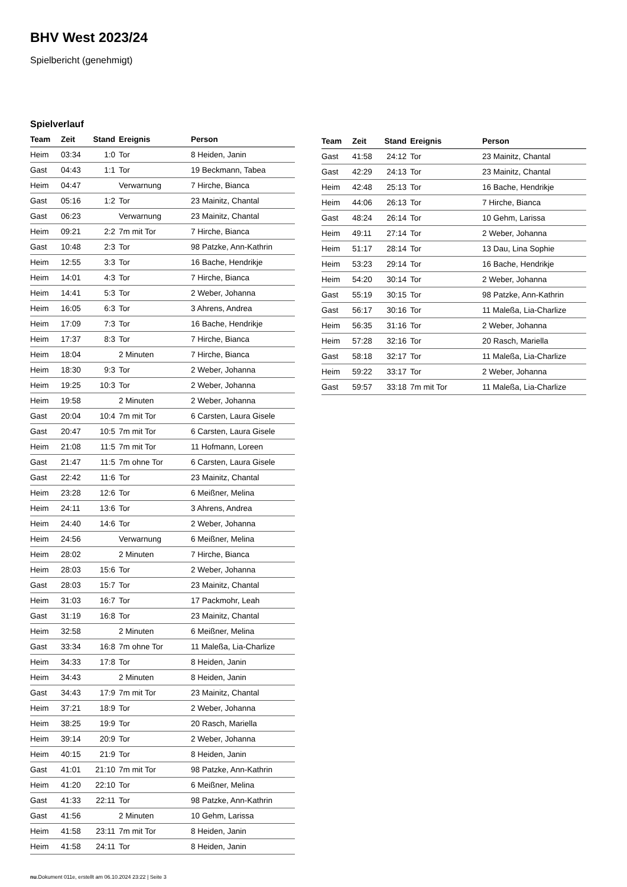BHV West 2023/24
Spielbericht (genehmigt)
Spielverlauf
| Team | Zeit | Stand | Ereignis | Person |
| --- | --- | --- | --- | --- |
| Heim | 03:34 | 1:0 | Tor | 8 Heiden, Janin |
| Gast | 04:43 | 1:1 | Tor | 19 Beckmann, Tabea |
| Heim | 04:47 | | Verwarnung | 7 Hirche, Bianca |
| Gast | 05:16 | 1:2 | Tor | 23 Mainitz, Chantal |
| Gast | 06:23 | | Verwarnung | 23 Mainitz, Chantal |
| Heim | 09:21 | 2:2 | 7m mit Tor | 7 Hirche, Bianca |
| Gast | 10:48 | 2:3 | Tor | 98 Patzke, Ann-Kathrin |
| Heim | 12:55 | 3:3 | Tor | 16 Bache, Hendrikje |
| Heim | 14:01 | 4:3 | Tor | 7 Hirche, Bianca |
| Heim | 14:41 | 5:3 | Tor | 2 Weber, Johanna |
| Heim | 16:05 | 6:3 | Tor | 3 Ahrens, Andrea |
| Heim | 17:09 | 7:3 | Tor | 16 Bache, Hendrikje |
| Heim | 17:37 | 8:3 | Tor | 7 Hirche, Bianca |
| Heim | 18:04 | | 2 Minuten | 7 Hirche, Bianca |
| Heim | 18:30 | 9:3 | Tor | 2 Weber, Johanna |
| Heim | 19:25 | 10:3 | Tor | 2 Weber, Johanna |
| Heim | 19:58 | | 2 Minuten | 2 Weber, Johanna |
| Gast | 20:04 | 10:4 | 7m mit Tor | 6 Carsten, Laura Gisele |
| Gast | 20:47 | 10:5 | 7m mit Tor | 6 Carsten, Laura Gisele |
| Heim | 21:08 | 11:5 | 7m mit Tor | 11 Hofmann, Loreen |
| Gast | 21:47 | 11:5 | 7m ohne Tor | 6 Carsten, Laura Gisele |
| Gast | 22:42 | 11:6 | Tor | 23 Mainitz, Chantal |
| Heim | 23:28 | 12:6 | Tor | 6 Meißner, Melina |
| Heim | 24:11 | 13:6 | Tor | 3 Ahrens, Andrea |
| Heim | 24:40 | 14:6 | Tor | 2 Weber, Johanna |
| Heim | 24:56 | | Verwarnung | 6 Meißner, Melina |
| Heim | 28:02 | | 2 Minuten | 7 Hirche, Bianca |
| Heim | 28:03 | 15:6 | Tor | 2 Weber, Johanna |
| Gast | 28:03 | 15:7 | Tor | 23 Mainitz, Chantal |
| Heim | 31:03 | 16:7 | Tor | 17 Packmohr, Leah |
| Gast | 31:19 | 16:8 | Tor | 23 Mainitz, Chantal |
| Heim | 32:58 | | 2 Minuten | 6 Meißner, Melina |
| Gast | 33:34 | 16:8 | 7m ohne Tor | 11 Maleßa, Lia-Charlize |
| Heim | 34:33 | 17:8 | Tor | 8 Heiden, Janin |
| Heim | 34:43 | | 2 Minuten | 8 Heiden, Janin |
| Gast | 34:43 | 17:9 | 7m mit Tor | 23 Mainitz, Chantal |
| Heim | 37:21 | 18:9 | Tor | 2 Weber, Johanna |
| Heim | 38:25 | 19:9 | Tor | 20 Rasch, Mariella |
| Heim | 39:14 | 20:9 | Tor | 2 Weber, Johanna |
| Heim | 40:15 | 21:9 | Tor | 8 Heiden, Janin |
| Gast | 41:01 | 21:10 | 7m mit Tor | 98 Patzke, Ann-Kathrin |
| Heim | 41:20 | 22:10 | Tor | 6 Meißner, Melina |
| Gast | 41:33 | 22:11 | Tor | 98 Patzke, Ann-Kathrin |
| Gast | 41:56 | | 2 Minuten | 10 Gehm, Larissa |
| Heim | 41:58 | 23:11 | 7m mit Tor | 8 Heiden, Janin |
| Heim | 41:58 | 24:11 | Tor | 8 Heiden, Janin |
| Team | Zeit | Stand | Ereignis | Person |
| --- | --- | --- | --- | --- |
| Gast | 41:58 | 24:12 | Tor | 23 Mainitz, Chantal |
| Gast | 42:29 | 24:13 | Tor | 23 Mainitz, Chantal |
| Heim | 42:48 | 25:13 | Tor | 16 Bache, Hendrikje |
| Heim | 44:06 | 26:13 | Tor | 7 Hirche, Bianca |
| Gast | 48:24 | 26:14 | Tor | 10 Gehm, Larissa |
| Heim | 49:11 | 27:14 | Tor | 2 Weber, Johanna |
| Heim | 51:17 | 28:14 | Tor | 13 Dau, Lina Sophie |
| Heim | 53:23 | 29:14 | Tor | 16 Bache, Hendrikje |
| Heim | 54:20 | 30:14 | Tor | 2 Weber, Johanna |
| Gast | 55:19 | 30:15 | Tor | 98 Patzke, Ann-Kathrin |
| Gast | 56:17 | 30:16 | Tor | 11 Maleßa, Lia-Charlize |
| Heim | 56:35 | 31:16 | Tor | 2 Weber, Johanna |
| Heim | 57:28 | 32:16 | Tor | 20 Rasch, Mariella |
| Gast | 58:18 | 32:17 | Tor | 11 Maleßa, Lia-Charlize |
| Heim | 59:22 | 33:17 | Tor | 2 Weber, Johanna |
| Gast | 59:57 | 33:18 | 7m mit Tor | 11 Maleßa, Lia-Charlize |
nu.Dokument 011e, erstellt am 06.10.2024 23:22 | Seite 3